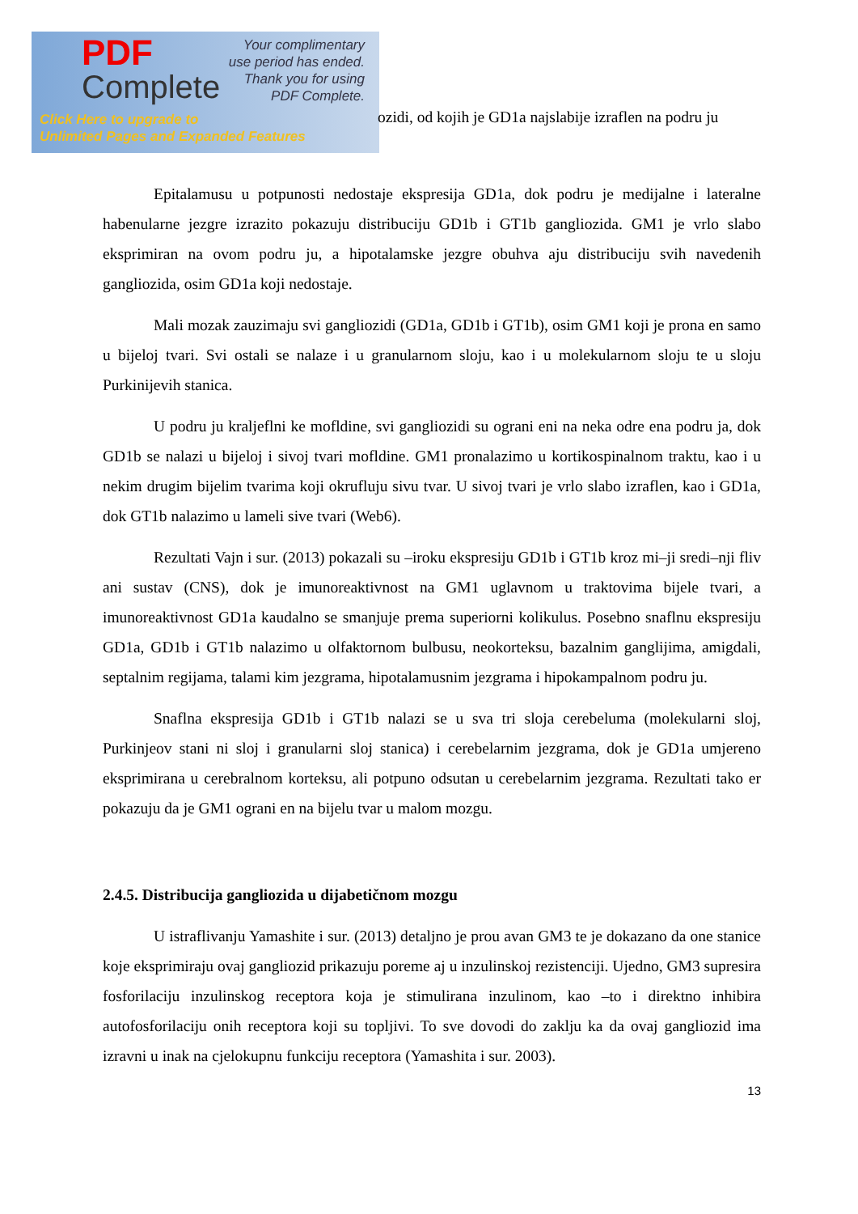PDF
Complete
Your complimentary
use period has ended.
Thank you for using
PDF Complete.
Click Here to upgrade to
Unlimited Pages and Expanded Features
ozidi, od kojih je GD1a najslabije izraflen na podru ju
Epitalamusu u potpunosti nedostaje ekspresija GD1a, dok podru je medijalne i lateralne habenularne jezgre izrazito pokazuju distribuciju GD1b i GT1b gangliozida. GM1 je vrlo slabo eksprimiran na ovom podru ju, a hipotalamske jezgre obuhva aju distribuciju svih navedenih gangliozida, osim GD1a koji nedostaje.
Mali mozak zauzimaju svi gangliozidi (GD1a, GD1b i GT1b), osim GM1 koji je prona en samo u bijeloj tvari. Svi ostali se nalaze i u granularnom sloju, kao i u molekularnom sloju te u sloju Purkinijevih stanica.
U podru ju kraljeflni ke mofldine, svi gangliozidi su ograni eni na neka odre ena podru ja, dok GD1b se nalazi u bijeloj i sivoj tvari mofldine. GM1 pronalazimo u kortikospinalnom traktu, kao i u nekim drugim bijelim tvarima koji okrufluju sivu tvar. U sivoj tvari je vrlo slabo izraflen, kao i GD1a, dok GT1b nalazimo u lameli sive tvari (Web6).
Rezultati Vajn i sur. (2013) pokazali su –iroku ekspresiju GD1b i GT1b kroz mi–ji sredi–nji fliv ani sustav (CNS), dok je imunoreaktivnost na GM1 uglavnom u traktovima bijele tvari, a imunoreaktivnost GD1a kaudalno se smanjuje prema superiorni kolikulus. Posebno snaflnu ekspresiju GD1a, GD1b i GT1b nalazimo u olfaktornom bulbusu, neokorteksu, bazalnim ganglijima, amigdali, septalnim regijama, talami kim jezgrama, hipotalamusnim jezgrama i hipokampalnom podru ju.
Snaflna ekspresija GD1b i GT1b nalazi se u sva tri sloja cerebeluma (molekularni sloj, Purkinjeov stani ni sloj i granularni sloj stanica) i cerebelarnim jezgrama, dok je GD1a umjereno eksprimirana u cerebralnom korteksu, ali potpuno odsutan u cerebelarnim jezgrama. Rezultati tako er pokazuju da je GM1 ograni en na bijelu tvar u malom mozgu.
2.4.5. Distribucija gangliozida u dijabetičnom mozgu
U istraflivanju Yamashite i sur. (2013) detaljno je prou avan GM3 te je dokazano da one stanice koje eksprimiraju ovaj gangliozid prikazuju poreme aj u inzulinskoj rezistenciji. Ujedno, GM3 supresira fosforilaciju inzulinskog receptora koja je stimulirana inzulinom, kao –to i direktno inhibira autofosforilaciju onih receptora koji su topljivi. To sve dovodi do zaklju ka da ovaj gangliozid ima izravni u inak na cjelokupnu funkciju receptora (Yamashita i sur. 2003).
13